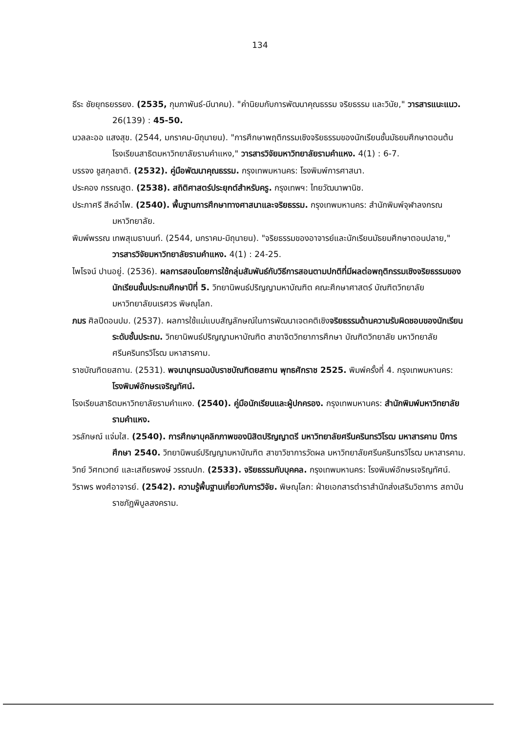134
ธีระ ชัยยุทธยรรยง. (2535, กุมภาพันธ์-มีนาคม). "ค่านิยมกับการพัฒนาคุณธรรม จริยธรรม และวินัย," วารสารแนะแนว. 26(139) : 45-50.
นวลละออ แสงสุข. (2544, มกราคม-มิถุนายน). "การศึกษาพฤติกรรมเชิงจริยธรรมของนักเรียนชั้นมัธยมศึกษาตอนต้น โรงเรียนสาธิตมหาวิทยาลัยรามคำแหง," วารสารวิจัยมหาวิทยาลัยรามคำแหง. 4(1) : 6-7.
บรรจง ชูสกุลชาติ. (2532). คู่มือพัฒนาคุณธรรม. กรุงเทพมหานคร: โรงพิมพ์การศาสนา.
ประคอง กรรณสูต. (2538). สถิติศาสตร์ประยุกต์สำหรับครู. กรุงเทพฯ: ไทยวัฒนาพานิช.
ประภาศรี สีหอำไพ. (2540). พื้นฐานการศึกษาทางศาสนาและจริยธรรม. กรุงเทพมหานคร: สำนักพิมพ์จุฬาลงกรณมหาวิทยาลัย.
พิมพ์พรรณ เทพสุเมธานนท์. (2544, มกราคม-มิถุนายน). "จริยธรรมของอาจารย์และนักเรียนมัธยมศึกษาตอนปลาย," วารสารวิจัยมหาวิทยาลัยรามคำแหง. 4(1) : 24-25.
ไพโรจน์ ปานอยู่. (2536). ผลการสอนโดยการใช้กลุ่มสัมพันธ์กับวิธีการสอนตามปกติที่มีผลต่อพฤติกรรมเชิงจริยธรรมของนักเรียนชั้นประถมศึกษาปีที่ 5. วิทยานิพนธ์ปริญญามหาบัณฑิต คณะศึกษาศาสตร์ บัณฑิตวิทยาลัย มหาวิทยาลัยนเรศวร พิษณุโลก.
ภมร ศิลปีดอนปม. (2537). ผลการใช้แม่แบบสัญลักษณ์ในการพัฒนาเจตคติเชิงจริยธรรมด้านความรับผิดชอบของนักเรียนระดับชั้นประถม. วิทยานิพนธ์ปริญญามหาบัณฑิต สาขาจิตวิทยาการศึกษา บัณฑิตวิทยาลัย มหาวิทยาลัยศรีนครินทรวิโรฒ มหาสารคาม.
ราชบัณฑิตยสถาน. (2531). พจนานุกรมฉบับราชบัณฑิตยสถาน พุทธศักราช 2525. พิมพ์ครั้งที่ 4. กรุงเทพมหานคร: โรงพิมพ์อักษรเจริญทัศน์.
โรงเรียนสาธิตมหาวิทยาลัยรามคำแหง. (2540). คู่มือนักเรียนและผู้ปกครอง. กรุงเทพมหานคร: สำนักพิมพ์มหาวิทยาลัยรามคำแหง.
วรลักษณ์ แจ่มใส. (2540). การศึกษาบุคลิกภาพของนิสิตปริญญาตรี มหาวิทยาลัยศรีนครินทรวิโรฒ มหาสารคาม ปีการศึกษา 2540. วิทยานิพนธ์ปริญญามหาบัณฑิต สาขาวิชาการวัดผล มหาวิทยาลัยศรีนครินทรวิโรฒ มหาสารคาม.
วิทย์ วิศทเวทย์ และเสถียรพงษ์ วรรณปก. (2533). จริยธรรมกับบุคคล. กรุงเทพมหานคร: โรงพิมพ์อักษรเจริญทัศน์.
วิราพร พงศ์อาจารย์. (2542). ความรู้พื้นฐานเกี่ยวกับการวิจัย. พิษณุโลก: ฝ่ายเอกสารตำราสำนักส่งเสริมวิชาการ สถาบันราชภัฏพิบูลสงคราม.